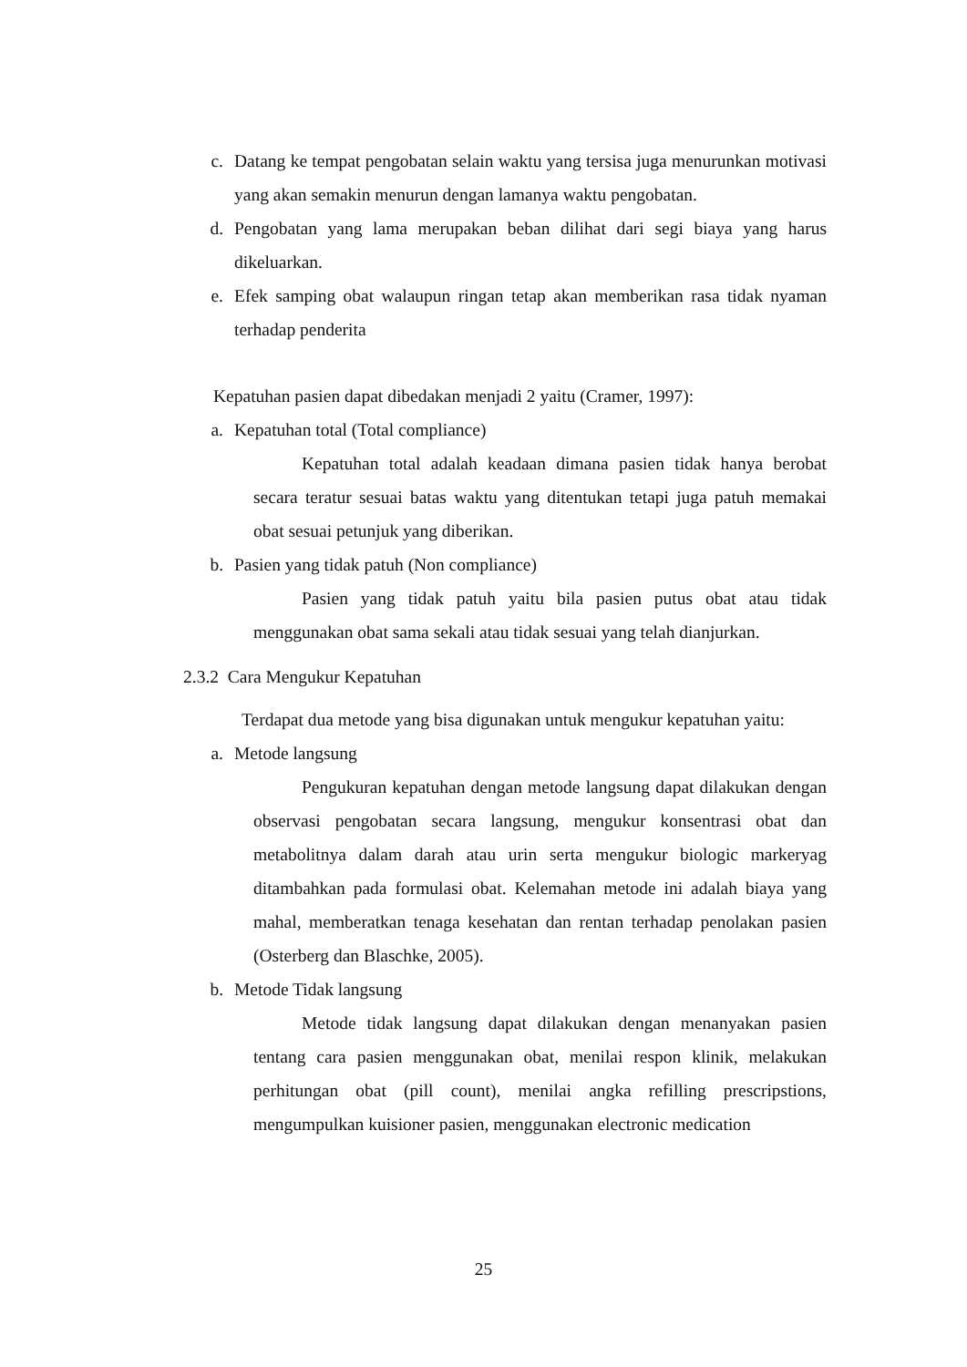c. Datang ke tempat pengobatan selain waktu yang tersisa juga menurunkan motivasi yang akan semakin menurun dengan lamanya waktu pengobatan.
d. Pengobatan yang lama merupakan beban dilihat dari segi biaya yang harus dikeluarkan.
e. Efek samping obat walaupun ringan tetap akan memberikan rasa tidak nyaman terhadap penderita
Kepatuhan pasien dapat dibedakan menjadi 2 yaitu (Cramer, 1997):
a. Kepatuhan total (Total compliance)
Kepatuhan total adalah keadaan dimana pasien tidak hanya berobat secara teratur sesuai batas waktu yang ditentukan tetapi juga patuh memakai obat sesuai petunjuk yang diberikan.
b. Pasien yang tidak patuh (Non compliance)
Pasien yang tidak patuh yaitu bila pasien putus obat atau tidak menggunakan obat sama sekali atau tidak sesuai yang telah dianjurkan.
2.3.2 Cara Mengukur Kepatuhan
Terdapat dua metode yang bisa digunakan untuk mengukur kepatuhan yaitu:
a. Metode langsung
Pengukuran kepatuhan dengan metode langsung dapat dilakukan dengan observasi pengobatan secara langsung, mengukur konsentrasi obat dan metabolitnya dalam darah atau urin serta mengukur biologic markeryag ditambahkan pada formulasi obat. Kelemahan metode ini adalah biaya yang mahal, memberatkan tenaga kesehatan dan rentan terhadap penolakan pasien (Osterberg dan Blaschke, 2005).
b. Metode Tidak langsung
Metode tidak langsung dapat dilakukan dengan menanyakan pasien tentang cara pasien menggunakan obat, menilai respon klinik, melakukan perhitungan obat (pill count), menilai angka refilling prescripstions, mengumpulkan kuisioner pasien, menggunakan electronic medication
25